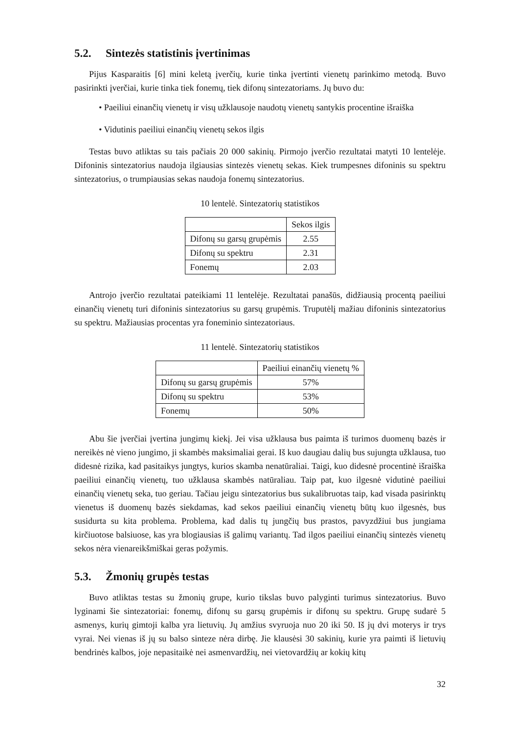5.2. Sintezės statistinis įvertinimas
Pijus Kasparaitis [6] mini keletą įverčių, kurie tinka įvertinti vienetų parinkimo metodą. Buvo pasirinkti įverčiai, kurie tinka tiek fonemų, tiek difonų sintezatoriams. Jų buvo du:
• Paeiliui einančių vienetų ir visų užklausoje naudotų vienetų santykis procentine išraiška
• Vidutinis paeiliui einančių vienetų sekos ilgis
Testas buvo atliktas su tais pačiais 20 000 sakinių. Pirmojo įverčio rezultatai matyti 10 lentelėje. Difoninis sintezatorius naudoja ilgiausias sintezės vienetų sekas. Kiek trumpesnes difoninis su spektru sintezatorius, o trumpiausias sekas naudoja fonemų sintezatorius.
10 lentelė. Sintezatorių statistikos
| | Sekos ilgis |
| --- | --- |
| Difonų su garsų grupėmis | 2.55 |
| Difonų su spektru | 2.31 |
| Fonemų | 2.03 |
Antrojo įverčio rezultatai pateikiami 11 lentelėje. Rezultatai panašūs, didžiausią procentą paeiliui einančių vienetų turi difoninis sintezatorius su garsų grupėmis. Truputėlį mažiau difoninis sintezatorius su spektru. Mažiausias procentas yra foneminio sintezatoriaus.
11 lentelė. Sintezatorių statistikos
| | Paeiliui einančių vienetų % |
| --- | --- |
| Difonų su garsų grupėmis | 57% |
| Difonų su spektru | 53% |
| Fonemų | 50% |
Abu šie įverčiai įvertina jungimų kiekį. Jei visa užklausa bus paimta iš turimos duomenų bazės ir nereikės nė vieno jungimo, ji skambės maksimaliai gerai. Iš kuo daugiau dalių bus sujungta užklausa, tuo didesnė rizika, kad pasitaikys jungtys, kurios skamba nenatūraliai. Taigi, kuo didesnė procentinė išraiška paeiliui einančių vienetų, tuo užklausa skambės natūraliau. Taip pat, kuo ilgesnė vidutinė paeiliui einančių vienetų seka, tuo geriau. Tačiau jeigu sintezatorius bus sukalibruotas taip, kad visada pasirinktų vienetus iš duomenų bazės siekdamas, kad sekos paeiliui einančių vienetų būtų kuo ilgesnės, bus susidurta su kita problema. Problema, kad dalis tų jungčių bus prastos, pavyzdžiui bus jungiama kirčiuotose balsiuose, kas yra blogiausias iš galimų variantų. Tad ilgos paeiliui einančių sintezės vienetų sekos nėra vienareikšmiškai geras požymis.
5.3. Žmonių grupės testas
Buvo atliktas testas su žmonių grupe, kurio tikslas buvo palyginti turimus sintezatorius. Buvo lyginami šie sintezatoriai: fonemų, difonų su garsų grupėmis ir difonų su spektru. Grupę sudarė 5 asmenys, kurių gimtoji kalba yra lietuvių. Jų amžius svyruoja nuo 20 iki 50. Iš jų dvi moterys ir trys vyrai. Nei vienas iš jų su balso sinteze nėra dirbę. Jie klausėsi 30 sakinių, kurie yra paimti iš lietuvių bendrinės kalbos, joje nepasitaikė nei asmenvardžių, nei vietovardžių ar kokių kitų
32